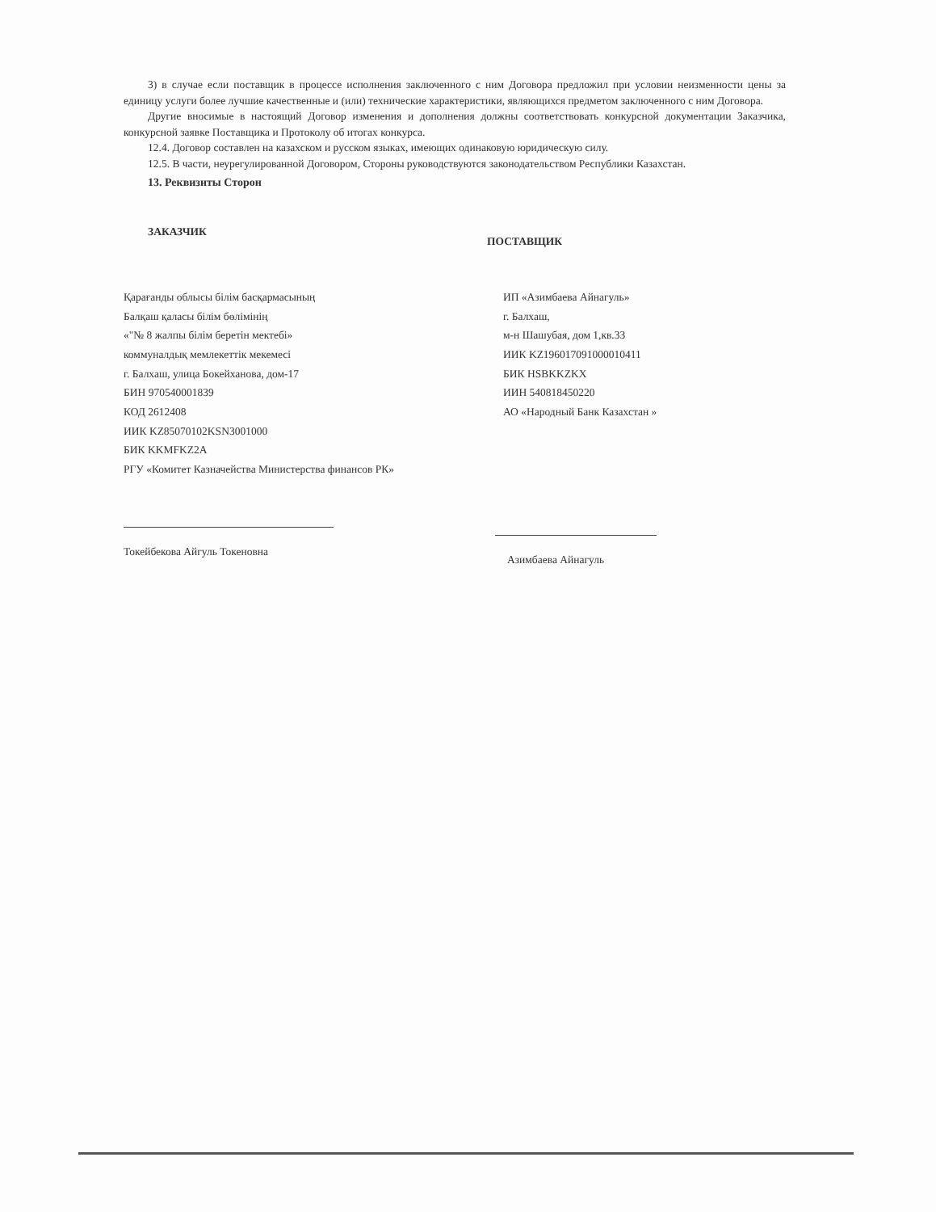3) в случае если поставщик в процессе исполнения заключенного с ним Договора предложил при условии неизменности цены за единицу услуги более лучшие качественные и (или) технические характеристики, являющихся предметом заключенного с ним Договора.
Другие вносимые в настоящий Договор изменения и дополнения должны соответствовать конкурсной документации Заказчика, конкурсной заявке Поставщика и Протоколу об итогах конкурса.
12.4. Договор составлен на казахском и русском языках, имеющих одинаковую юридическую силу.
12.5. В части, неурегулированной Договором, Стороны руководствуются законодательством Республики Казахстан.
13. Реквизиты Сторон
ЗАКАЗЧИК
Қарағанды облысы білім басқармасының
Балқаш қаласы білім бөлімінің
«"№ 8 жалпы білім беретін мектебі»
коммуналдық мемлекеттік мекемесі
г. Балхаш, улица Бокейханова, дом-17
БИН 970540001839
КОД 2612408
ИИК KZ85070102KSN3001000
БИК KKMFKZ2A
РГУ «Комитет Казначейства Министерства финансов РК»
Токейбекова Айгуль Токеновна
ПОСТАВЩИК
ИП «Азимбаева Айнагуль»
г. Балхаш,
м-н Шашубая, дом 1,кв.33
ИИК KZ196017091000010411
БИК HSBKKZKX
ИИН 540818450220
АО «Народный Банк Казахстан »
Азимбаева Айнагуль